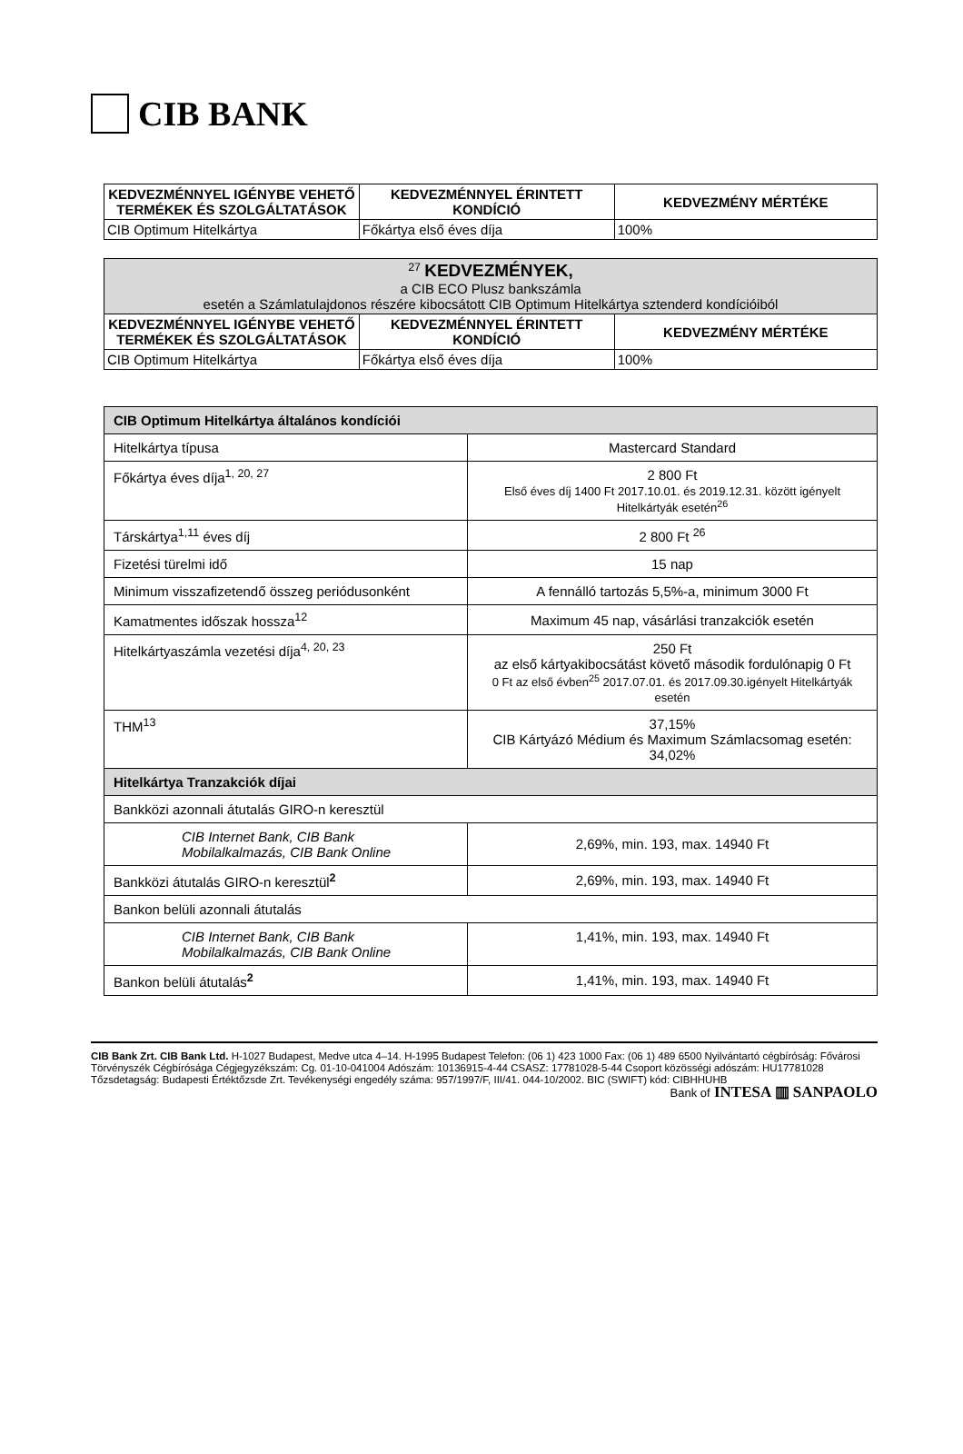CIB BANK
| KEDVEZMÉNNYEL IGÉNYBE VEHETŐ TERMÉKEK ÉS SZOLGÁLTATÁSOK | KEDVEZMÉNNYEL ÉRINTETT KONDÍCIÓ | KEDVEZMÉNY MÉRTÉKE |
| --- | --- | --- |
| CIB Optimum Hitelkártya | Főkártya első éves díja | 100% |
| <sup>27</sup> KEDVEZMÉNYEK, a CIB ECO Plusz bankszámla esetén a Számlatulajdonos részére kibocsátott CIB Optimum Hitelkártya sztenderd kondícióiból | | |
| KEDVEZMÉNNYEL IGÉNYBE VEHETŐ TERMÉKEK ÉS SZOLGÁLTATÁSOK | KEDVEZMÉNNYEL ÉRINTETT KONDÍCIÓ | KEDVEZMÉNY MÉRTÉKE |
| CIB Optimum Hitelkártya | Főkártya első éves díja | 100% |
| CIB Optimum Hitelkártya általános kondíciói | |
| Hitelkártya típusa | Mastercard Standard |
| Főkártya éves díja<sup>1, 20, 27</sup> | 2 800 Ft Első éves díj 1400 Ft 2017.10.01. és 2019.12.31. között igényelt Hitelkártyák esetén<sup>26</sup> |
| Társkártya<sup>1,11</sup> éves díj | 2 800 Ft <sup>26</sup> |
| Fizetési türelmi idő | 15 nap |
| Minimum visszafizetendő összeg periódusonként | A fennálló tartozás 5,5%-a, minimum 3000 Ft |
| Kamatmentes időszak hossza<sup>12</sup> | Maximum 45 nap, vásárlási tranzakciók esetén |
| Hitelkártyaszámla vezetési díja<sup>4, 20, 23</sup> | 250 Ft az első kártyakibocsátást követő második fordulónapig 0 Ft 0 Ft az első évben<sup>25</sup> 2017.07.01. és 2017.09.30.igényelt Hitelkártyák esetén |
| THM<sup>13</sup> | 37,15% CIB Kártyázó Médium és Maximum Számlacsomag esetén: 34,02% |
| Hitelkártya Tranzakciók díjai | |
| Bankközi azonnali átutalás GIRO-n keresztül | |
| CIB Internet Bank, CIB Bank Mobilalkalmazás, CIB Bank Online | 2,69%, min. 193, max. 14940 Ft |
| Bankközi átutalás GIRO-n keresztül<sup>2</sup> | 2,69%, min. 193, max. 14940 Ft |
| Bankon belüli azonnali átutalás | |
| CIB Internet Bank, CIB Bank Mobilalkalmazás, CIB Bank Online | 1,41%, min. 193, max. 14940 Ft |
| Bankon belüli átutalás<sup>2</sup> | 1,41%, min. 193, max. 14940 Ft |
CIB Bank Zrt. CIB Bank Ltd. H-1027 Budapest, Medve utca 4–14. H-1995 Budapest Telefon: (06 1) 423 1000 Fax: (06 1) 489 6500 Nyilvántartó cégbíróság: Fővárosi Törvényszék Cégbírósága Cégjegyzékszám: Cg. 01-10-041004 Adószám: 10136915-4-44 CSASZ: 17781028-5-44 Csoport közösségi adószám: HU17781028 Tőzsdetagság: Budapesti Értéktőzsde Zrt. Tevékenységi engedély száma: 957/1997/F, III/41. 044-10/2002. BIC (SWIFT) kód: CIBHHUHB
Bank of INTESA ▥ SANPAOLO